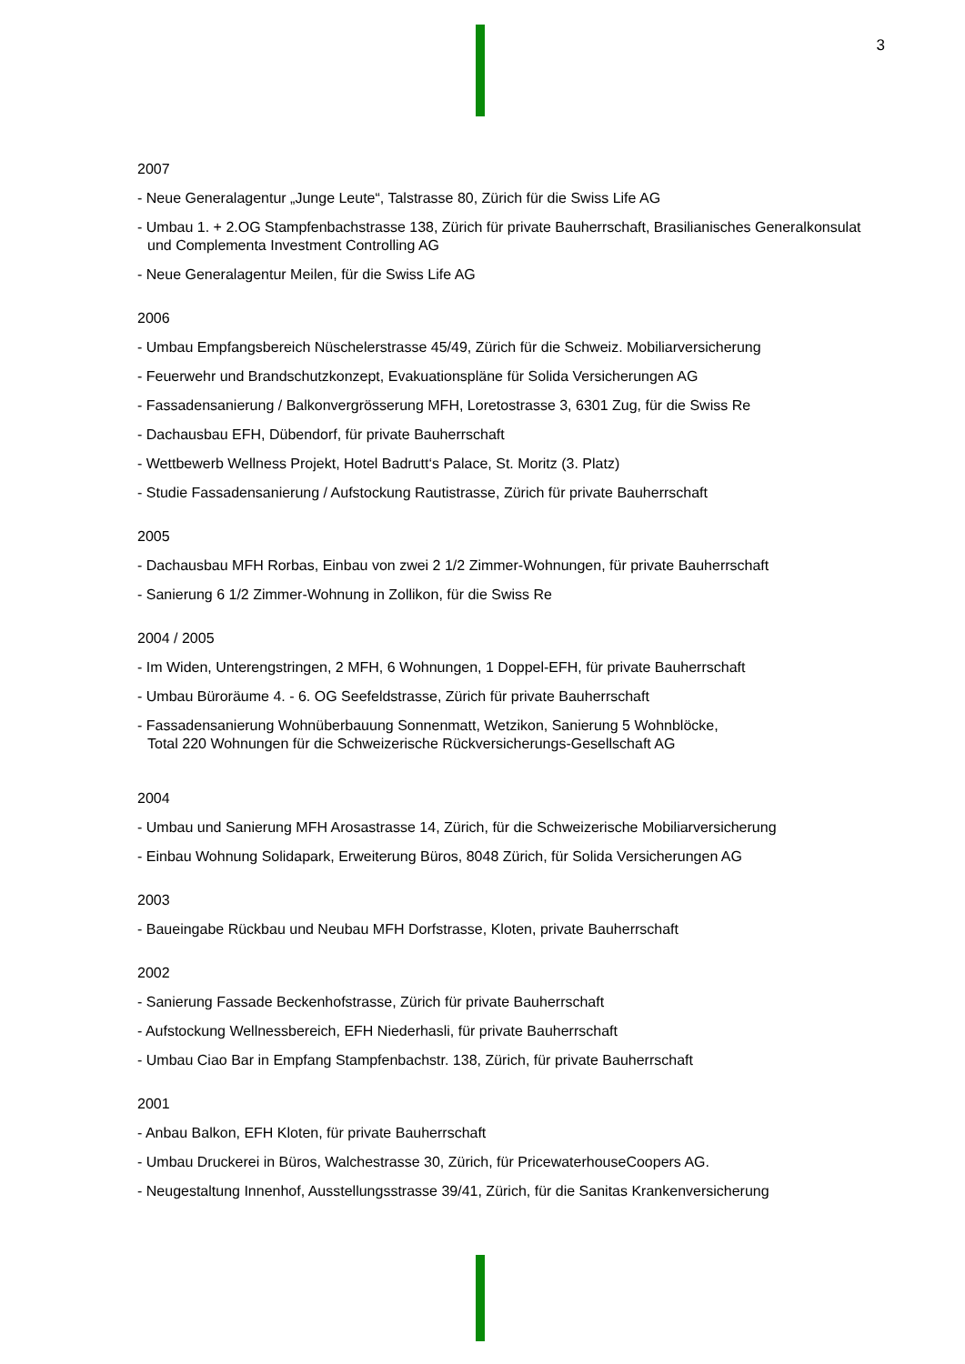3
2007
- Neue Generalagentur „Junge Leute“, Talstrasse 80, Zürich für die Swiss Life AG
- Umbau 1. + 2.OG Stampfenbachstrasse 138, Zürich für private Bauherrschaft, Brasilianisches Generalkonsulat und Complementa Investment Controlling AG
- Neue Generalagentur Meilen, für die Swiss Life AG
2006
- Umbau Empfangsbereich Nüschelerstrasse 45/49, Zürich für die Schweiz. Mobiliarversicherung
- Feuerwehr und Brandschutzkonzept, Evakuationspläne für Solida Versicherungen AG
- Fassadensanierung / Balkonvergrösserung MFH, Loretostrasse 3, 6301 Zug, für die Swiss Re
- Dachausbau EFH, Dübendorf, für private Bauherrschaft
- Wettbewerb Wellness Projekt, Hotel Badrutt‘s Palace, St. Moritz (3. Platz)
- Studie Fassadensanierung / Aufstockung Rautistrasse, Zürich für private Bauherrschaft
2005
- Dachausbau MFH Rorbas, Einbau von zwei 2 1/2 Zimmer-Wohnungen, für private Bauherrschaft
- Sanierung 6 1/2 Zimmer-Wohnung in Zollikon, für die Swiss Re
2004 / 2005
- Im Widen, Unterengstringen, 2 MFH, 6 Wohnungen, 1 Doppel-EFH, für private Bauherrschaft
- Umbau Büroräume 4. - 6. OG Seefeldstrasse, Zürich für private Bauherrschaft
- Fassadensanierung Wohnüberbauung Sonnenmatt, Wetzikon, Sanierung 5 Wohnblöcke,
Total 220 Wohnungen für die Schweizerische Rückversicherungs-Gesellschaft AG
2004
- Umbau und Sanierung MFH Arosastrasse 14, Zürich, für die Schweizerische Mobiliarversicherung
- Einbau Wohnung Solidapark, Erweiterung Büros, 8048 Zürich, für Solida Versicherungen AG
2003
- Baueingabe Rückbau und Neubau MFH Dorfstrasse, Kloten, private Bauherrschaft
2002
- Sanierung Fassade Beckenhofstrasse, Zürich für private Bauherrschaft
- Aufstockung Wellnessbereich, EFH Niederhasli, für private Bauherrschaft
- Umbau Ciao Bar in Empfang Stampfenbachstr. 138, Zürich, für private Bauherrschaft
2001
- Anbau Balkon, EFH Kloten, für private Bauherrschaft
- Umbau Druckerei in Büros, Walchestrasse 30, Zürich, für PricewaterhouseCoopers AG.
- Neugestaltung Innenhof, Ausstellungsstrasse 39/41, Zürich, für die Sanitas Krankenversicherung